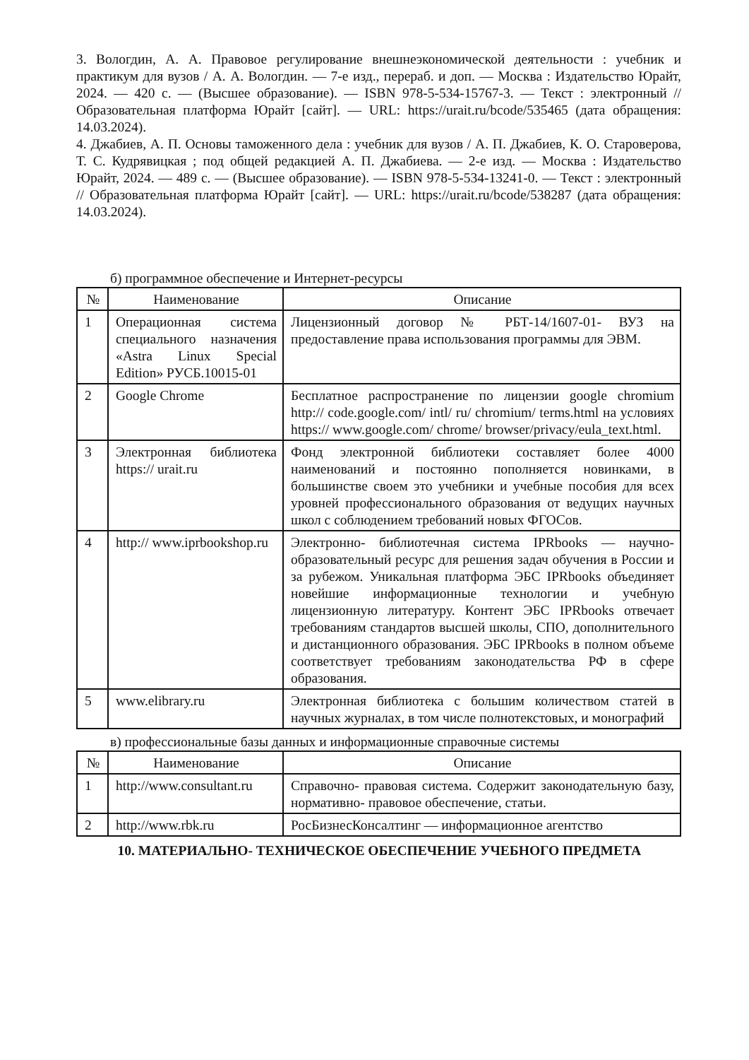3. Вологдин, А. А. Правовое регулирование внешнеэкономической деятельности : учебник и практикум для вузов / А. А. Вологдин. — 7-е изд., перераб. и доп. — Москва : Издательство Юрайт, 2024. — 420 с. — (Высшее образование). — ISBN 978-5-534-15767-3. — Текст : электронный // Образовательная платформа Юрайт [сайт]. — URL: https://urait.ru/bcode/535465 (дата обращения: 14.03.2024).
4. Джабиев, А. П. Основы таможенного дела : учебник для вузов / А. П. Джабиев, К. О. Староверова, Т. С. Кудрявицкая ; под общей редакцией А. П. Джабиева. — 2-е изд. — Москва : Издательство Юрайт, 2024. — 489 с. — (Высшее образование). — ISBN 978-5-534-13241-0. — Текст : электронный // Образовательная платформа Юрайт [сайт]. — URL: https://urait.ru/bcode/538287 (дата обращения: 14.03.2024).
б) программное обеспечение и Интернет-ресурсы
| № | Наименование | Описание |
| --- | --- | --- |
| 1 | Операционная система специального назначения «Astra Linux Special Edition» РУСБ.10015-01 | Лицензионный договор № РБТ-14/1607-01- ВУЗ на предоставление права использования программы для ЭВМ. |
| 2 | Google Chrome | Бесплатное распространение по лицензии google chromium http:// code.google.com/ intl/ ru/ chromium/ terms.html на условиях https:// www.google.com/ chrome/ browser/privacy/eula_text.html. |
| 3 | Электронная библиотека https:// urait.ru | Фонд электронной библиотеки составляет более 4000 наименований и постоянно пополняется новинками, в большинстве своем это учебники и учебные пособия для всех уровней профессионального образования от ведущих научных школ с соблюдением требований новых ФГОСов. |
| 4 | http:// www.iprbookshop.ru | Электронно- библиотечная система IPRbooks — научно- образовательный ресурс для решения задач обучения в России и за рубежом. Уникальная платформа ЭБС IPRbooks объединяет новейшие информационные технологии и учебную лицензионную литературу. Контент ЭБС IPRbooks отвечает требованиям стандартов высшей школы, СПО, дополнительного и дистанционного образования. ЭБС IPRbooks в полном объеме соответствует требованиям законодательства РФ в сфере образования. |
| 5 | www.elibrary.ru | Электронная библиотека с большим количеством статей в научных журналах, в том числе полнотекстовых, и монографий |
в) профессиональные базы данных и информационные справочные системы
| № | Наименование | Описание |
| --- | --- | --- |
| 1 | http://www.consultant.ru | Справочно- правовая система. Содержит законодательную базу, нормативно- правовое обеспечение, статьи. |
| 2 | http://www.rbk.ru | РосБизнесКонсалтинг — информационное агентство |
10. МАТЕРИАЛЬНО- ТЕХНИЧЕСКОЕ ОБЕСПЕЧЕНИЕ УЧЕБНОГО ПРЕДМЕТА